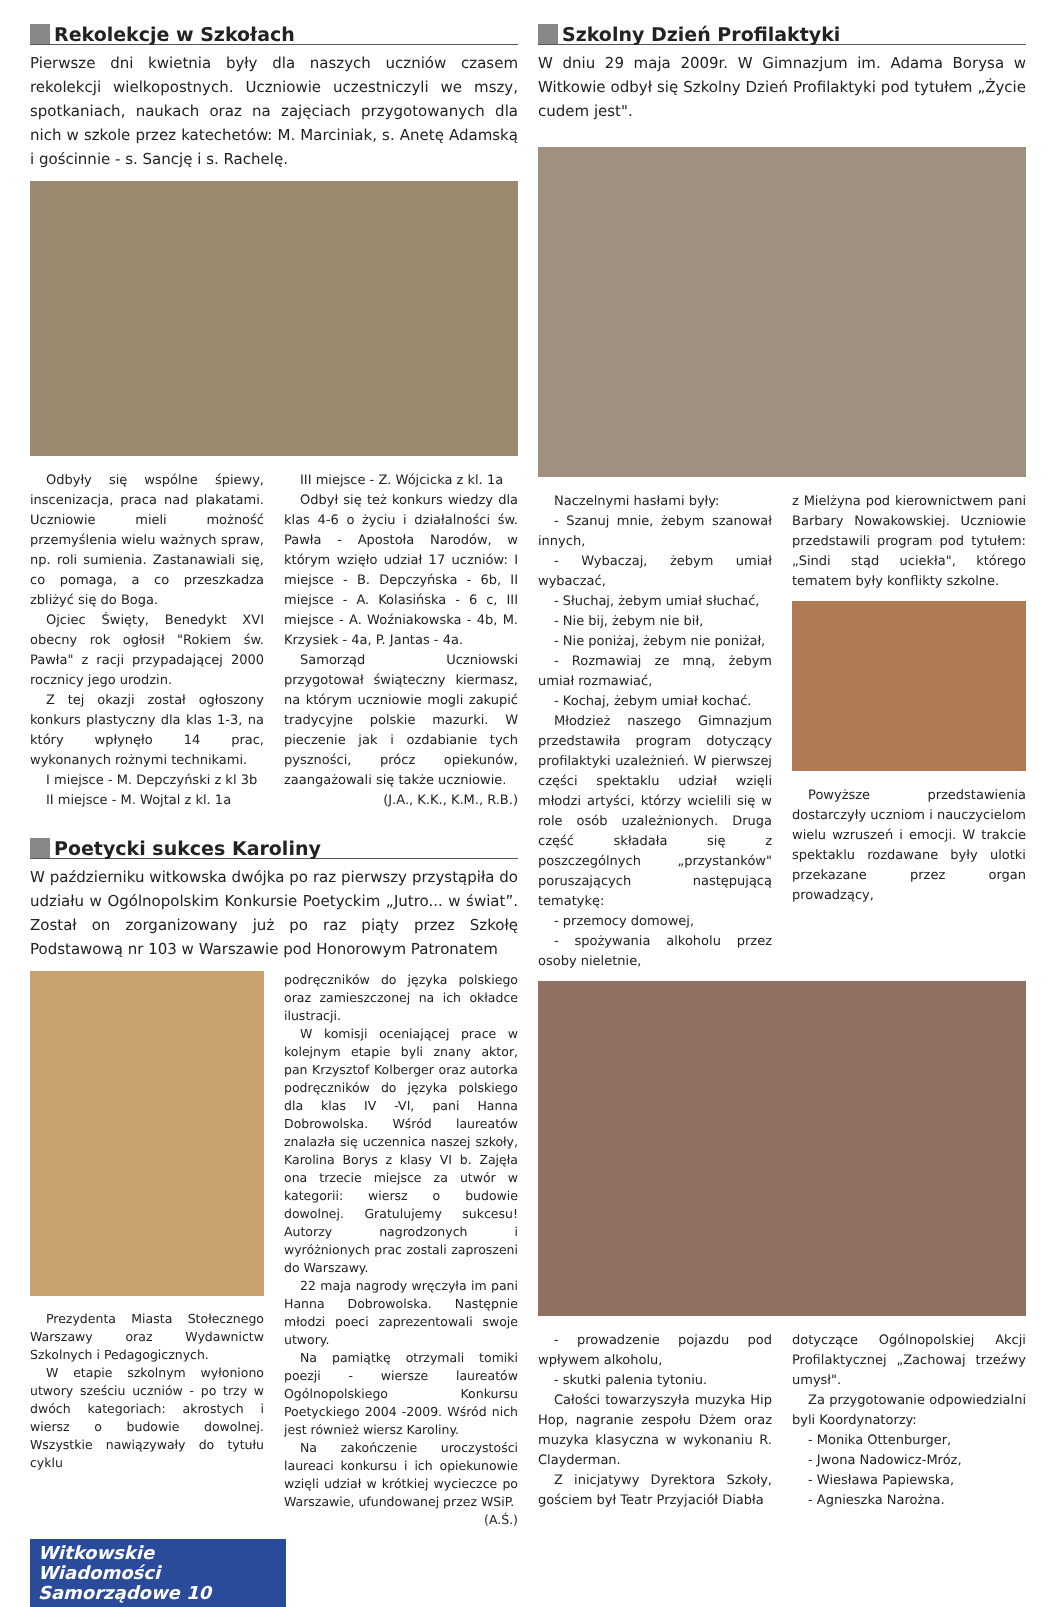Rekolekcje w Szkołach
Pierwsze dni kwietnia były dla naszych uczniów czasem rekolekcji wielkopostnych. Uczniowie uczestniczyli we mszy, spotkaniach, naukach oraz na zajęciach przygotowanych dla nich w szkole przez katechetów: M. Marciniak, s. Anetę Adamską i gościnnie - s. Sancję i s. Rachelę.
Odbyły się wspólne śpiewy, inscenizacja, praca nad plakatami. Uczniowie mieli możność przemyślenia wielu ważnych spraw, np. roli sumienia. Zastanawiali się, co pomaga, a co przeszkadza zbliżyć się do Boga.
Ojciec Święty, Benedykt XVI obecny rok ogłosił "Rokiem św. Pawła" z racji przypadającej 2000 rocznicy jego urodzin.
Z tej okazji został ogłoszony konkurs plastyczny dla klas 1-3, na który wpłynęło 14 prac, wykonanych rożnymi technikami.
I miejsce - M. Depczyński z kl 3b
II miejsce - M. Wojtal z kl. 1a
III miejsce - Z. Wójcicka z kl. 1a
Odbył się też konkurs wiedzy dla klas 4-6 o życiu i działalności św. Pawła - Apostoła Narodów, w którym wzięło udział 17 uczniów: I miejsce - B. Depczyńska - 6b, II miejsce - A. Kolasińska - 6 c, III miejsce - A. Woźniakowska - 4b, M. Krzysiek - 4a, P. Jantas - 4a.
Samorząd Uczniowski przygotował świąteczny kiermasz, na którym uczniowie mogli zakupić tradycyjne polskie mazurki. W pieczenie jak i ozdabianie tych pyszności, prócz opiekunów, zaangażowali się także uczniowie.
(J.A., K.K., K.M., R.B.)
Poetycki sukces Karoliny
W październiku witkowska dwójka po raz pierwszy przystąpiła do udziału w Ogólnopolskim Konkursie Poetyckim „Jutro... w świat”. Został on zorganizowany już po raz piąty przez Szkołę Podstawową nr 103 w Warszawie pod Honorowym Patronatem
Prezydenta Miasta Stołecznego Warszawy oraz Wydawnictw Szkolnych i Pedagogicznych.
W etapie szkolnym wyłoniono utwory sześciu uczniów - po trzy w dwóch kategoriach: akrostych i wiersz o budowie dowolnej. Wszystkie nawiązywały do tytułu cyklu
podręczników do języka polskiego oraz zamieszczonej na ich okładce ilustracji.
W komisji oceniającej prace w kolejnym etapie byli znany aktor, pan Krzysztof Kolberger oraz autorka podręczników do języka polskiego dla klas IV -VI, pani Hanna Dobrowolska. Wśród laureatów znalazła się uczennica naszej szkoły, Karolina Borys z klasy VI b. Zajęła ona trzecie miejsce za utwór w kategorii: wiersz o budowie dowolnej. Gratulujemy sukcesu! Autorzy nagrodzonych i wyróżnionych prac zostali zaproszeni do Warszawy.
22 maja nagrody wręczyła im pani Hanna Dobrowolska. Następnie młodzi poeci zaprezentowali swoje utwory.
Na pamiątkę otrzymali tomiki poezji - wiersze laureatów Ogólnopolskiego Konkursu Poetyckiego 2004 -2009. Wśród nich jest również wiersz Karoliny.
Na zakończenie uroczystości laureaci konkursu i ich opiekunowie wzięli udział w krótkiej wycieczce po Warszawie, ufundowanej przez WSiP.
(A.Ś.)
Szkolny Dzień Profilaktyki
W dniu 29 maja 2009r. W Gimnazjum im. Adama Borysa w Witkowie odbył się Szkolny Dzień Profilaktyki pod tytułem „Życie cudem jest".
Naczelnymi hasłami były:
- Szanuj mnie, żebym szanował innych,
- Wybaczaj, żebym umiał wybaczać,
- Słuchaj, żebym umiał słuchać,
- Nie bij, żebym nie bił,
- Nie poniżaj, żebym nie poniżał,
- Rozmawiaj ze mną, żebym umiał rozmawiać,
- Kochaj, żebym umiał kochać.
Młodzież naszego Gimnazjum przedstawiła program dotyczący profilaktyki uzależnień. W pierwszej części spektaklu udział wzięli młodzi artyści, którzy wcielili się w role osób uzależnionych. Druga część składała się z poszczególnych „przystanków" poruszających następującą tematykę:
- przemocy domowej,
- spożywania alkoholu przez osoby nieletnie,
z Mielżyna pod kierownictwem pani Barbary Nowakowskiej. Uczniowie przedstawili program pod tytułem: „Sindi stąd uciekła", którego tematem były konflikty szkolne.
Powyższe przedstawienia dostarczyły uczniom i nauczycielom wielu wzruszeń i emocji. W trakcie spektaklu rozdawane były ulotki przekazane przez organ prowadzący,
- prowadzenie pojazdu pod wpływem alkoholu,
- skutki palenia tytoniu.
Całości towarzyszyła muzyka Hip Hop, nagranie zespołu Dżem oraz muzyka klasyczna w wykonaniu R. Clayderman.
Z inicjatywy Dyrektora Szkoły, gościem był Teatr Przyjaciół Diabła
dotyczące Ogólnopolskiej Akcji Profilaktycznej „Zachowaj trzeźwy umysł".
Za przygotowanie odpowiedzialni byli Koordynatorzy:
- Monika Ottenburger,
- Jwona Nadowicz-Mróz,
- Wiesława Papiewska,
- Agnieszka Narożna.
Witkowskie Wiadomości Samorządowe 10